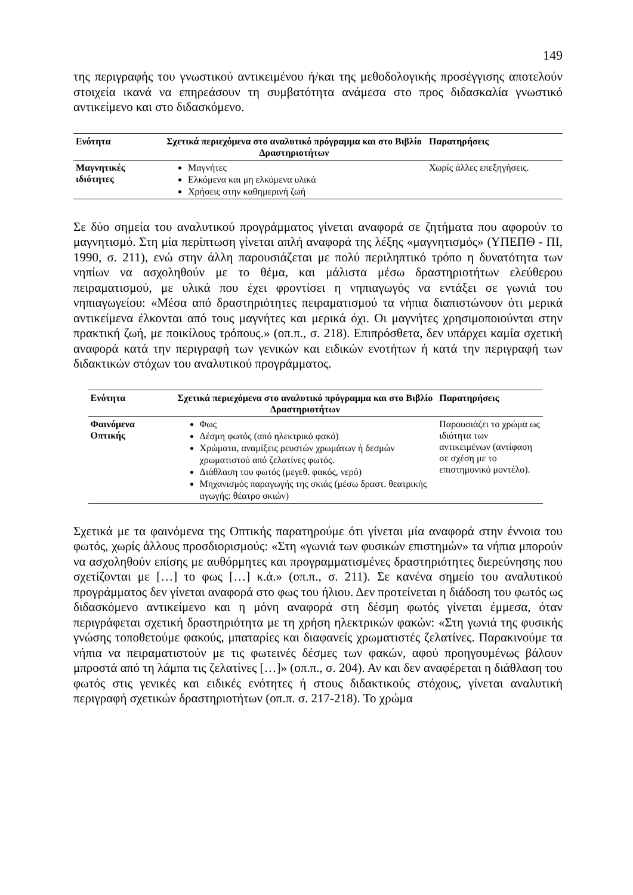149
της περιγραφής του γνωστικού αντικειμένου ή/και της μεθοδολογικής προσέγγισης αποτελούν στοιχεία ικανά να επηρεάσουν τη συμβατότητα ανάμεσα στο προς διδασκαλία γνωστικό αντικείμενο και στο διδασκόμενο.
| Ενότητα | Σχετικά περιεχόμενα στο αναλυτικό πρόγραμμα και στο Βιβλίο Δραστηριοτήτων | Παρατηρήσεις |
| --- | --- | --- |
| Μαγνητικές ιδιότητες | Μαγνήτες Ελκόμενα και μη ελκόμενα υλικά Χρήσεις στην καθημερινή ζωή | Χωρίς άλλες επεξηγήσεις. |
Σε δύο σημεία του αναλυτικού προγράμματος γίνεται αναφορά σε ζητήματα που αφορούν το μαγνητισμό. Στη μία περίπτωση γίνεται απλή αναφορά της λέξης «μαγνητισμός» (ΥΠΕΠΘ - ΠΙ, 1990, σ. 211), ενώ στην άλλη παρουσιάζεται με πολύ περιληπτικό τρόπο η δυνατότητα των νηπίων να ασχοληθούν με το θέμα, και μάλιστα μέσω δραστηριοτήτων ελεύθερου πειραματισμού, με υλικά που έχει φροντίσει η νηπιαγωγός να εντάξει σε γωνιά του νηπιαγωγείου: «Μέσα από δραστηριότητες πειραματισμού τα νήπια διαπιστώνουν ότι μερικά αντικείμενα έλκονται από τους μαγνήτες και μερικά όχι. Οι μαγνήτες χρησιμοποιούνται στην πρακτική ζωή, με ποικίλους τρόπους.» (οπ.π., σ. 218). Επιπρόσθετα, δεν υπάρχει καμία σχετική αναφορά κατά την περιγραφή των γενικών και ειδικών ενοτήτων ή κατά την περιγραφή των διδακτικών στόχων του αναλυτικού προγράμματος.
| Ενότητα | Σχετικά περιεχόμενα στο αναλυτικό πρόγραμμα και στο Βιβλίο Δραστηριοτήτων | Παρατηρήσεις |
| --- | --- | --- |
| Φαινόμενα Οπτικής | Φως Δέσμη φωτός (από ηλεκτρικό φακό) Χρώματα, αναμίξεις ρευστών χρωμάτων ή δεσμών χρωματιστού από ζελατίνες φωτός. Διάθλαση του φωτός (μεγεθ. φακός, νερό) Μηχανισμός παραγωγής της σκιάς (μέσω δραστ. θεατρικής αγωγής: θέατρο σκιών) | Παρουσιάζει το χρώμα ως ιδιότητα των αντικειμένων (αντίφαση σε σχέση με το επιστημονικό μοντέλο). |
Σχετικά με τα φαινόμενα της Οπτικής παρατηρούμε ότι γίνεται μία αναφορά στην έννοια του φωτός, χωρίς άλλους προσδιορισμούς: «Στη «γωνιά των φυσικών επιστημών» τα νήπια μπορούν να ασχοληθούν επίσης με αυθόρμητες και προγραμματισμένες δραστηριότητες διερεύνησης που σχετίζονται με […] το φως […] κ.ά.» (οπ.π., σ. 211). Σε κανένα σημείο του αναλυτικού προγράμματος δεν γίνεται αναφορά στο φως του ήλιου. Δεν προτείνεται η διάδοση του φωτός ως διδασκόμενο αντικείμενο και η μόνη αναφορά στη δέσμη φωτός γίνεται έμμεσα, όταν περιγράφεται σχετική δραστηριότητα με τη χρήση ηλεκτρικών φακών: «Στη γωνιά της φυσικής γνώσης τοποθετούμε φακούς, μπαταρίες και διαφανείς χρωματιστές ζελατίνες. Παρακινούμε τα νήπια να πειραματιστούν με τις φωτεινές δέσμες των φακών, αφού προηγουμένως βάλουν μπροστά από τη λάμπα τις ζελατίνες […]» (οπ.π., σ. 204). Αν και δεν αναφέρεται η διάθλαση του φωτός στις γενικές και ειδικές ενότητες ή στους διδακτικούς στόχους, γίνεται αναλυτική περιγραφή σχετικών δραστηριοτήτων (οπ.π. σ. 217-218). Το χρώμα